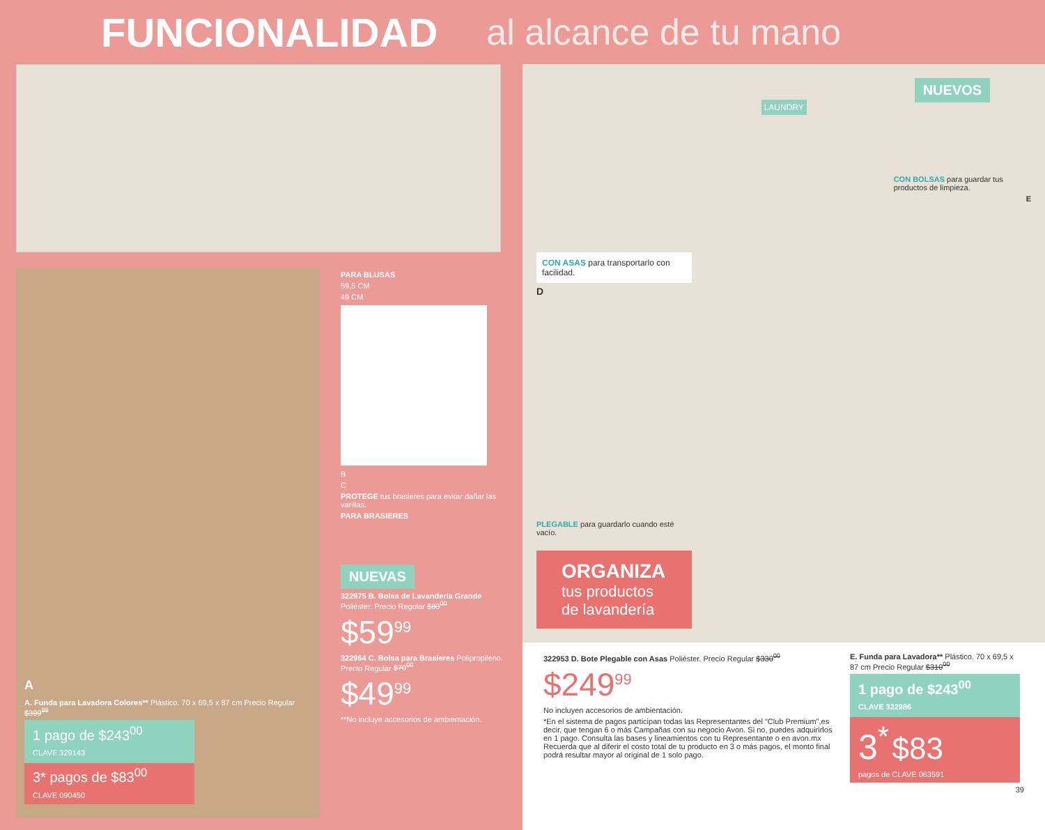FUNCIONALIDAD al alcance de tu mano
A
A. Funda para Lavadora Colores** Plástico. 70 x 69,5 x 87 cm Precio Regular $399<sup>99</sup>
1 pago de $243<sup>00</sup>
CLAVE 329143
3* pagos de $83<sup>00</sup>
CLAVE 090450
PARA BLUSAS
59,5 CM
49 CM
B
C
PROTEGE tus brasieres para evitar dañar las varillas.
PARA BRASIERES
NUEVAS
322975 B. Bolsa de Lavandería Grande Poliéster. Precio Regular $80<sup>00</sup>
$59<sup>99</sup>
322964 C. Bolsa para Brasieres Polipropileno. Precio Regular $70<sup>00</sup>
$49<sup>99</sup>
**No incluye accesorios de ambientación.
CON ASAS para transportarlo con facilidad.
D
PLEGABLE para guardarlo cuando esté vacío.
ORGANIZA
tus productos
de lavandería
NUEVOS
LAUNDRY
CON BOLSAS para guardar tus productos de limpieza.
E
322953 D. Bote Plegable con Asas Poliéster. Precio Regular $330<sup>00</sup>
$249<sup>99</sup>
No incluyen accesorios de ambientación.
*En el sistema de pagos participan todas las Representantes del "Club Premium",es decir, que tengan 6 o más Campañas con su negocio Avon. Si no, puedes adquirirlos en 1 pago. Consulta las bases y lineamientos con tu Representante o en avon.mx Recuerda que al diferir el costo total de tu producto en 3 o más pagos, el monto final podrá resultar mayor al original de 1 solo pago.
E. Funda para Lavadora** Plástico. 70 x 69,5 x 87 cm Precio Regular $310<sup>00</sup>
1 pago de $243<sup>00</sup>
CLAVE 322986
3<sup>*</sup> $83
pagos de CLAVE 063591
39